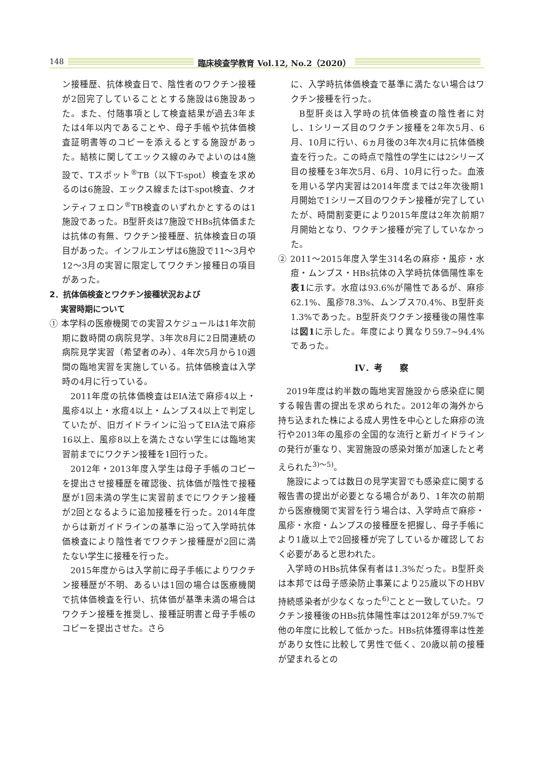148 臨床検査学教育 Vol.12, No.2（2020）
ン接種歴、抗体検査日で、陰性者のワクチン接種が2回完了していることとする施設は6施設あった。また、付随事項として検査結果が過去3年または4年以内であることや、母子手帳や抗体価検査証明書等のコピーを添えるとする施設があった。結核に関してエックス線のみでよいのは4施設で、Tスポット<sup>®</sup>TB（以下T-spot）検査を求めるのは6施設、エックス線またはT-spot検査、クオンティフェロン<sup>®</sup>TB検査のいずれかとするのは1施設であった。B型肝炎は7施設でHBs抗体価または抗体の有無、ワクチン接種歴、抗体検査日の項目があった。インフルエンザは6施設で11～3月や12～3月の実習に限定してワクチン接種日の項目があった。
2．抗体価検査とワクチン接種状況および
実習時期について
① 本学科の医療機関での実習スケジュールは1年次前期に数時間の病院見学、3年次8月に2日間連続の病院見学実習（希望者のみ）、4年次5月から10週間の臨地実習を実施している。抗体価検査は入学時の4月に行っている。
2011年度の抗体価検査はEIA法で麻疹4以上・風疹4以上・水痘4以上・ムンプス4以上で判定していたが、旧ガイドラインに沿ってEIA法で麻疹16以上、風疹8以上を満たさない学生には臨地実習前までにワクチン接種を1回行った。
2012年・2013年度入学生は母子手帳のコピーを提出させ接種歴を確認後、抗体価が陰性で接種歴が1回未満の学生に実習前までにワクチン接種が2回となるように追加接種を行った。2014年度からは新ガイドラインの基準に沿って入学時抗体価検査により陰性者でワクチン接種歴が2回に満たない学生に接種を行った。
2015年度からは入学前に母子手帳によりワクチン接種歴が不明、あるいは1回の場合は医療機関で抗体価検査を行い、抗体価が基準未満の場合はワクチン接種を推奨し、接種証明書と母子手帳のコピーを提出させた。さら
に、入学時抗体価検査で基準に満たない場合はワクチン接種を行った。
B型肝炎は入学時の抗体価検査の陰性者に対し、1シリーズ目のワクチン接種を2年次5月、6月、10月に行い、6ヵ月後の3年次4月に抗体価検査を行った。この時点で陰性の学生には2シリーズ目の接種を3年次5月、6月、10月に行った。血液を用いる学内実習は2014年度までは2年次後期1月開始で1シリーズ目のワクチン接種が完了していたが、時間割変更により2015年度は2年次前期7月開始となり、ワクチン接種が完了していなかった。
② 2011～2015年度入学生314名の麻疹・風疹・水痘・ムンプス・HBs抗体の入学時抗体価陽性率を表1に示す。水痘は93.6%が陽性であるが、麻疹62.1%、風疹78.3%、ムンプス70.4%、B型肝炎1.3%であった。B型肝炎ワクチン接種後の陽性率は図1に示した。年度により異なり59.7~94.4%であった。
IV．考　　察
2019年度は約半数の臨地実習施設から感染症に関する報告書の提出を求められた。2012年の海外から持ち込まれた株による成人男性を中心とした麻疹の流行や2013年の風疹の全国的な流行と新ガイドラインの発行が重なり、実習施設の感染対策が加速したと考えられた<sup>3)～5)</sup>。
施設によっては数日の見学実習でも感染症に関する報告書の提出が必要となる場合があり、1年次の前期から医療機関で実習を行う場合は、入学時点で麻疹・風疹・水痘・ムンプスの接種歴を把握し、母子手帳により1歳以上で2回接種が完了しているか確認しておく必要があると思われた。
入学時のHBs抗体保有者は1.3%だった。B型肝炎は本邦では母子感染防止事業により25歳以下のHBV持続感染者が少なくなった<sup>6)</sup>ことと一致していた。ワクチン接種後のHBs抗体陽性率は2012年が59.7%で他の年度に比較して低かった。HBs抗体獲得率は性差があり女性に比較して男性で低く、20歳以前の接種が望まれるとの